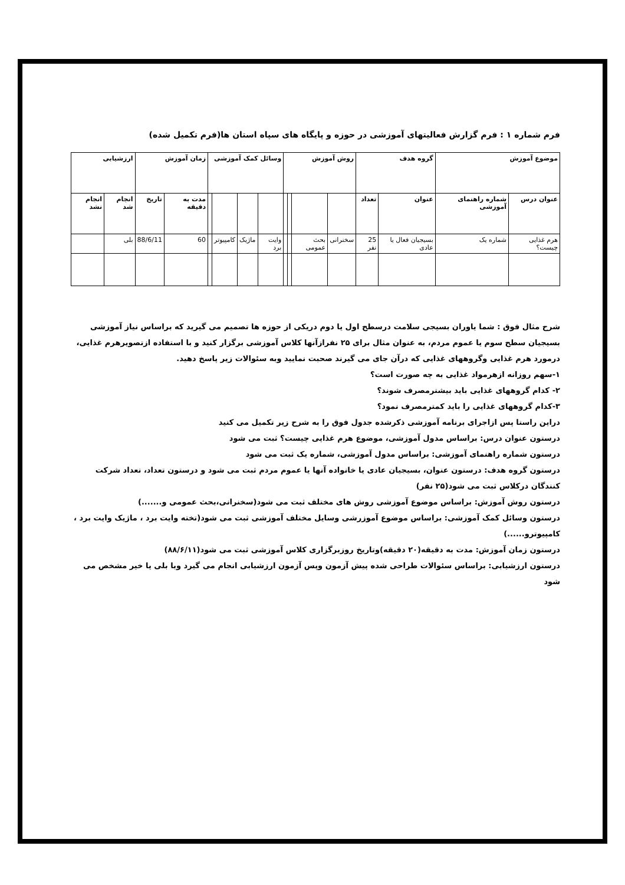فرم شماره ۱ : فرم گزارش فعالیتهای آموزشی در حوزه و پایگاه های سپاه استان ها(فرم تکمیل شده)
| موضوع آموزش | | گروه هدف | | روش آموزش | | | | وسائل کمک آموزشی | | | | زمان آموزش | | ارزشیابی | |
| --- | --- | --- | --- | --- | --- | --- | --- | --- | --- | --- | --- | --- | --- | --- | --- |
| عنوان درس | شماره راهنمای آموزشی | عنوان | تعداد | | | | | | | | | مدت به دقیقه | تاریخ | انجام شد | انجام نشد |
| هرم غذایی چیست؟ | شماره یک | بسیجیان فعال یا عادی | 25 نفر | سخنرانی | بحث عمومی | | | وایت برد | ماژیک | کامپیوتر | | 60 | 88/6/11 | بلی | |
شرح مثال فوق : شما یاوران بسیجی سلامت درسطح اول یا دوم دریکی از حوزه ها تصمیم می گیرید که براساس نیاز آموزشی بسیجیان سطح سوم یا عموم مردم، به عنوان مثال برای ۲۵ نفرازآنها کلاس آموزشی برگزار کنید و با استفاده ازتصویرهرم غذایی، درمورد هرم غذایی وگروههای غذایی که درآن جای می گیرند صحبت نمایید وبه سئوالات زیر پاسخ دهید.
۱-سهم روزانه ازهرمواد غذایی به چه صورت است؟
۲- کدام گروههای غذایی باید بیشترمصرف شوند؟
۳-کدام گروههای غذایی را باید کمترمصرف نمود؟
دراین راستا پس ازاجرای برنامه آموزشی ذکرشده جدول فوق را به شرح زیر تکمیل می کنید
درستون عنوان درس: براساس مدول آموزشی، موضوع هرم غذایی چیست؟ ثبت می شود
درستون شماره راهنمای آموزشی: براساس مدول آموزشی، شماره یک ثبت می شود
درستون گروه هدف: درستون عنوان، بسیجیان عادی یا خانواده آنها یا عموم مردم ثبت می شود و درستون تعداد، تعداد شرکت کنندگان درکلاس ثبت می شود(۲۵ نفر)
درستون روش آموزش: براساس موضوع آموزشی روش های مختلف ثبت می شود(سخنرانی،بحث عمومی و.......)
درستون وسائل کمک آموزشی: براساس موضوع آموزرشی وسایل مختلف آموزشی ثبت می شود(تخته وایت برد ، ماژیک وایت برد ، کامپیوترو......)
درستون زمان آموزش: مدت به دقیقه(۲۰ دقیقه)وتاریخ روزبرگزاری کلاس آموزشی ثبت می شود(۸۸/۶/۱۱)
درستون ارزشیابی: براساس سئوالات طراحی شده پیش آزمون وپس آزمون ارزشیابی انجام می گیرد وبا بلی یا خیر مشخص می شود